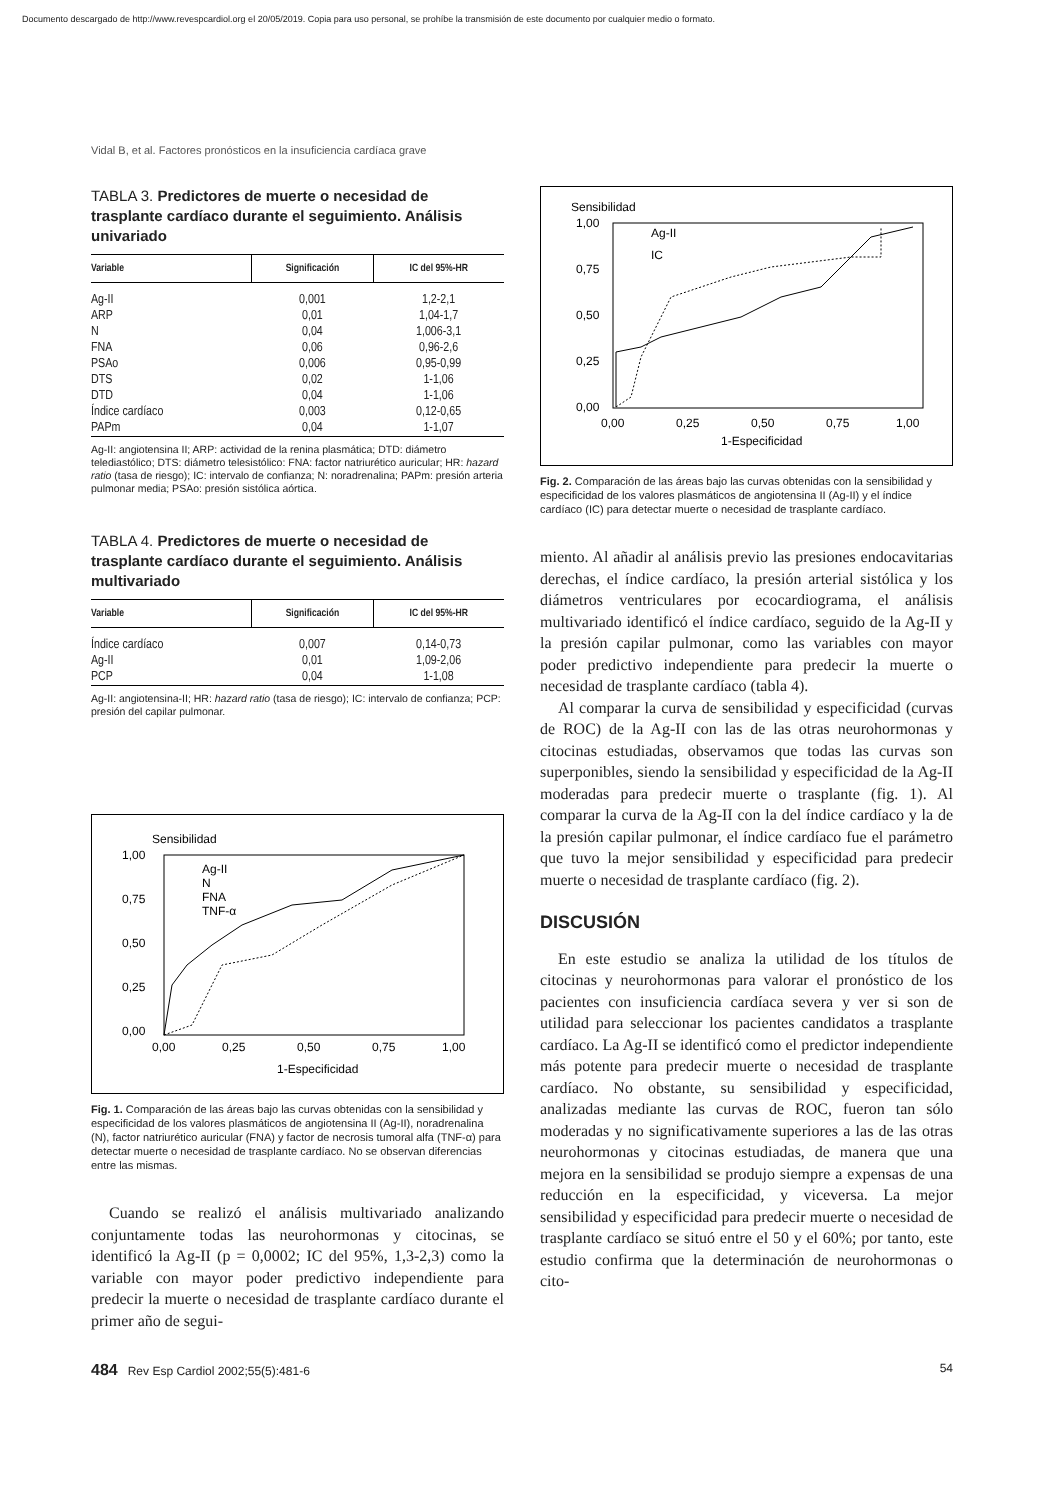Documento descargado de http://www.revespcardiol.org el 20/05/2019. Copia para uso personal, se prohíbe la transmisión de este documento por cualquier medio o formato.
Vidal B, et al. Factores pronósticos en la insuficiencia cardíaca grave
TABLA 3. Predictores de muerte o necesidad de trasplante cardíaco durante el seguimiento. Análisis univariado
| Variable | Significación | IC del 95%-HR |
| --- | --- | --- |
| Ag-II | 0,001 | 1,2-2,1 |
| ARP | 0,01 | 1,04-1,7 |
| N | 0,04 | 1,006-3,1 |
| FNA | 0,06 | 0,96-2,6 |
| PSAo | 0,006 | 0,95-0,99 |
| DTS | 0,02 | 1-1,06 |
| DTD | 0,04 | 1-1,06 |
| Índice cardíaco | 0,003 | 0,12-0,65 |
| PAPm | 0,04 | 1-1,07 |
Ag-II: angiotensina II; ARP: actividad de la renina plasmática; DTD: diámetro telediastólico; DTS: diámetro telesistólico: FNA: factor natriurético auricular; HR: hazard ratio (tasa de riesgo); IC: intervalo de confianza; N: noradrenalina; PAPm: presión arteria pulmonar media; PSAo: presión sistólica aórtica.
TABLA 4. Predictores de muerte o necesidad de trasplante cardíaco durante el seguimiento. Análisis multivariado
| Variable | Significación | IC del 95%-HR |
| --- | --- | --- |
| Índice cardíaco | 0,007 | 0,14-0,73 |
| Ag-II | 0,01 | 1,09-2,06 |
| PCP | 0,04 | 1-1,08 |
Ag-II: angiotensina-II; HR: hazard ratio (tasa de riesgo); IC: intervalo de confianza; PCP: presión del capilar pulmonar.
Sensibilidad
1,00
0,75
0,50
0,25
0,00
0,00
0,25
0,50
0,75
1,00
1-Especificidad
Ag-II
N
FNA
TNF-α
Fig. 1. Comparación de las áreas bajo las curvas obtenidas con la sensibilidad y especificidad de los valores plasmáticos de angiotensina II (Ag-II), noradrenalina (N), factor natriurético auricular (FNA) y factor de necrosis tumoral alfa (TNF-α) para detectar muerte o necesidad de trasplante cardíaco. No se observan diferencias entre las mismas.
Cuando se realizó el análisis multivariado analizando conjuntamente todas las neurohormonas y citocinas, se identificó la Ag-II (p = 0,0002; IC del 95%, 1,3-2,3) como la variable con mayor poder predictivo independiente para predecir la muerte o necesidad de trasplante cardíaco durante el primer año de segui-
Sensibilidad
1,00
0,75
0,50
0,25
0,00
0,00
0,25
0,50
0,75
1,00
1-Especificidad
Ag-II
IC
Fig. 2. Comparación de las áreas bajo las curvas obtenidas con la sensibilidad y especificidad de los valores plasmáticos de angiotensina II (Ag-II) y el índice cardíaco (IC) para detectar muerte o necesidad de trasplante cardíaco.
miento. Al añadir al análisis previo las presiones endocavitarias derechas, el índice cardíaco, la presión arterial sistólica y los diámetros ventriculares por ecocardiograma, el análisis multivariado identificó el índice cardíaco, seguido de la Ag-II y la presión capilar pulmonar, como las variables con mayor poder predictivo independiente para predecir la muerte o necesidad de trasplante cardíaco (tabla 4).
Al comparar la curva de sensibilidad y especificidad (curvas de ROC) de la Ag-II con las de las otras neurohormonas y citocinas estudiadas, observamos que todas las curvas son superponibles, siendo la sensibilidad y especificidad de la Ag-II moderadas para predecir muerte o trasplante (fig. 1). Al comparar la curva de la Ag-II con la del índice cardíaco y la de la presión capilar pulmonar, el índice cardíaco fue el parámetro que tuvo la mejor sensibilidad y especificidad para predecir muerte o necesidad de trasplante cardíaco (fig. 2).
DISCUSIÓN
En este estudio se analiza la utilidad de los títulos de citocinas y neurohormonas para valorar el pronóstico de los pacientes con insuficiencia cardíaca severa y ver si son de utilidad para seleccionar los pacientes candidatos a trasplante cardíaco. La Ag-II se identificó como el predictor independiente más potente para predecir muerte o necesidad de trasplante cardíaco. No obstante, su sensibilidad y especificidad, analizadas mediante las curvas de ROC, fueron tan sólo moderadas y no significativamente superiores a las de las otras neurohormonas y citocinas estudiadas, de manera que una mejora en la sensibilidad se produjo siempre a expensas de una reducción en la especificidad, y viceversa. La mejor sensibilidad y especificidad para predecir muerte o necesidad de trasplante cardíaco se situó entre el 50 y el 60%; por tanto, este estudio confirma que la determinación de neurohormonas o cito-
484 Rev Esp Cardiol 2002;55(5):481-6 54